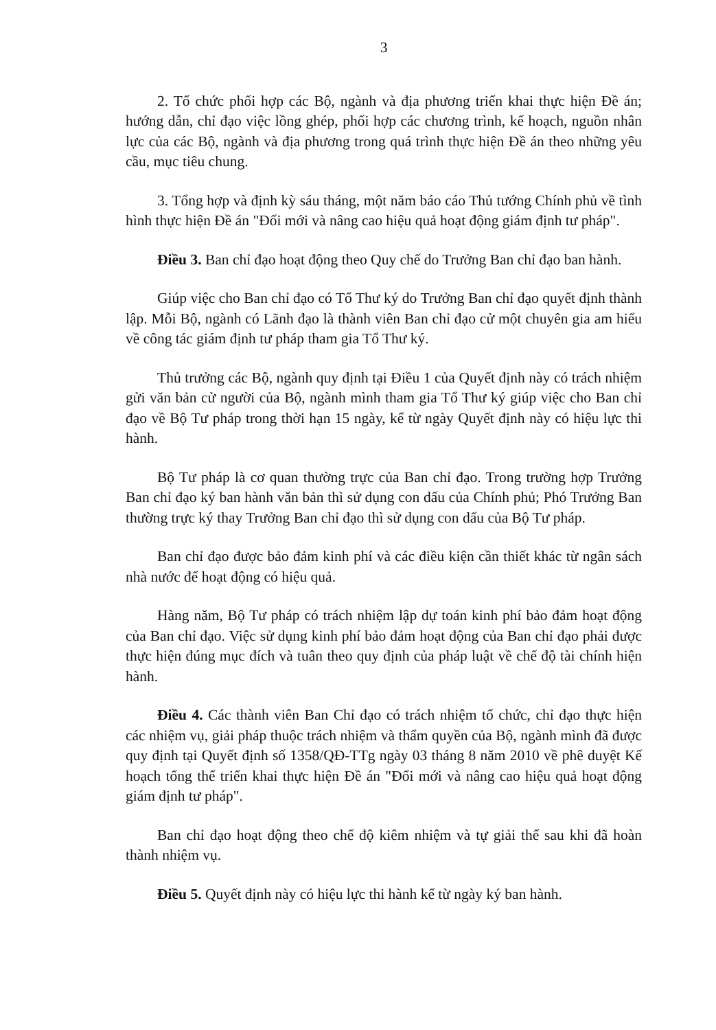3
2. Tổ chức phối hợp các Bộ, ngành và địa phương triển khai thực hiện Đề án; hướng dẫn, chỉ đạo việc lồng ghép, phối hợp các chương trình, kế hoạch, nguồn nhân lực của các Bộ, ngành và địa phương trong quá trình thực hiện Đề án theo những yêu cầu, mục tiêu chung.
3. Tổng hợp và định kỳ sáu tháng, một năm báo cáo Thủ tướng Chính phủ về tình hình thực hiện Đề án "Đổi mới và nâng cao hiệu quả hoạt động giám định tư pháp".
Điều 3. Ban chỉ đạo hoạt động theo Quy chế do Trưởng Ban chỉ đạo ban hành.
Giúp việc cho Ban chỉ đạo có Tổ Thư ký do Trưởng Ban chỉ đạo quyết định thành lập. Mỗi Bộ, ngành có Lãnh đạo là thành viên Ban chỉ đạo cử một chuyên gia am hiểu về công tác giám định tư pháp tham gia Tổ Thư ký.
Thủ trưởng các Bộ, ngành quy định tại Điều 1 của Quyết định này có trách nhiệm gửi văn bản cử người của Bộ, ngành mình tham gia Tổ Thư ký giúp việc cho Ban chỉ đạo về Bộ Tư pháp trong thời hạn 15 ngày, kể từ ngày Quyết định này có hiệu lực thi hành.
Bộ Tư pháp là cơ quan thường trực của Ban chỉ đạo. Trong trường hợp Trưởng Ban chỉ đạo ký ban hành văn bản thì sử dụng con dấu của Chính phủ; Phó Trưởng Ban thường trực ký thay Trưởng Ban chỉ đạo thì sử dụng con dấu của Bộ Tư pháp.
Ban chỉ đạo được bảo đảm kinh phí và các điều kiện cần thiết khác từ ngân sách nhà nước để hoạt động có hiệu quả.
Hàng năm, Bộ Tư pháp có trách nhiệm lập dự toán kinh phí bảo đảm hoạt động của Ban chỉ đạo. Việc sử dụng kinh phí bảo đảm hoạt động của Ban chỉ đạo phải được thực hiện đúng mục đích và tuân theo quy định của pháp luật về chế độ tài chính hiện hành.
Điều 4. Các thành viên Ban Chỉ đạo có trách nhiệm tổ chức, chỉ đạo thực hiện các nhiệm vụ, giải pháp thuộc trách nhiệm và thẩm quyền của Bộ, ngành mình đã được quy định tại Quyết định số 1358/QĐ-TTg ngày 03 tháng 8 năm 2010 về phê duyệt Kế hoạch tổng thể triển khai thực hiện Đề án "Đổi mới và nâng cao hiệu quả hoạt động giám định tư pháp".
Ban chỉ đạo hoạt động theo chế độ kiêm nhiệm và tự giải thể sau khi đã hoàn thành nhiệm vụ.
Điều 5. Quyết định này có hiệu lực thi hành kể từ ngày ký ban hành.